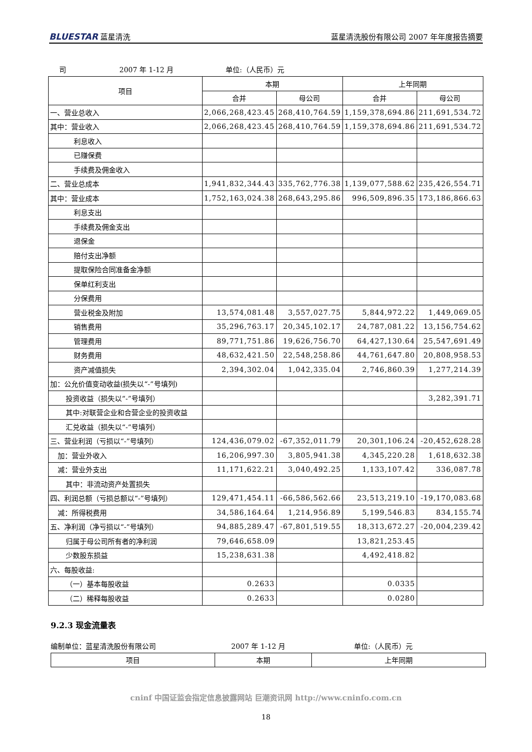BLUESTAR 蓝星清洗
蓝星清洗股份有限公司 2007 年年度报告摘要
司 2007 年 1-12 月 单位:（人民币）元
| 项目 | 本期 | | 上年同期 | |
| --- | --- | --- | --- | --- |
| | 合并 | 母公司 | 合并 | 母公司 |
| 一、营业总收入 | 2,066,268,423.45 | 268,410,764.59 | 1,159,378,694.86 | 211,691,534.72 |
| 其中：营业收入 | 2,066,268,423.45 | 268,410,764.59 | 1,159,378,694.86 | 211,691,534.72 |
| 利息收入 | | | | |
| 已赚保费 | | | | |
| 手续费及佣金收入 | | | | |
| 二、营业总成本 | 1,941,832,344.43 | 335,762,776.38 | 1,139,077,588.62 | 235,426,554.71 |
| 其中：营业成本 | 1,752,163,024.38 | 268,643,295.86 | 996,509,896.35 | 173,186,866.63 |
| 利息支出 | | | | |
| 手续费及佣金支出 | | | | |
| 退保金 | | | | |
| 赔付支出净额 | | | | |
| 提取保险合同准备金净额 | | | | |
| 保单红利支出 | | | | |
| 分保费用 | | | | |
| 营业税金及附加 | 13,574,081.48 | 3,557,027.75 | 5,844,972.22 | 1,449,069.05 |
| 销售费用 | 35,296,763.17 | 20,345,102.17 | 24,787,081.22 | 13,156,754.62 |
| 管理费用 | 89,771,751.86 | 19,626,756.70 | 64,427,130.64 | 25,547,691.49 |
| 财务费用 | 48,632,421.50 | 22,548,258.86 | 44,761,647.80 | 20,808,958.53 |
| 资产减值损失 | 2,394,302.04 | 1,042,335.04 | 2,746,860.39 | 1,277,214.39 |
| 加：公允价值变动收益(损失以“-”号填列) | | | | |
| 投资收益（损失以“-”号填列） | | | | 3,282,391.71 |
| 其中:对联营企业和合营企业的投资收益 | | | | |
| 汇兑收益（损失以“-”号填列） | | | | |
| 三、营业利润（亏损以“-”号填列） | 124,436,079.02 | -67,352,011.79 | 20,301,106.24 | -20,452,628.28 |
| 加：营业外收入 | 16,206,997.30 | 3,805,941.38 | 4,345,220.28 | 1,618,632.38 |
| 减：营业外支出 | 11,171,622.21 | 3,040,492.25 | 1,133,107.42 | 336,087.78 |
| 其中：非流动资产处置损失 | | | | |
| 四、利润总额（亏损总额以“-”号填列） | 129,471,454.11 | -66,586,562.66 | 23,513,219.10 | -19,170,083.68 |
| 减：所得税费用 | 34,586,164.64 | 1,214,956.89 | 5,199,546.83 | 834,155.74 |
| 五、净利润（净亏损以“-”号填列） | 94,885,289.47 | -67,801,519.55 | 18,313,672.27 | -20,004,239.42 |
| 归属于母公司所有者的净利润 | 79,646,658.09 | | 13,821,253.45 | |
| 少数股东损益 | 15,238,631.38 | | 4,492,418.82 | |
| 六、每股收益: | | | | |
| （一）基本每股收益 | 0.2633 | | 0.0335 | |
| （二）稀释每股收益 | 0.2633 | | 0.0280 | |
9.2.3 现金流量表
编制单位：蓝星清洗股份有限公司 2007 年 1-12 月 单位:（人民币）元
| 项目 | 本期 | 上年同期 |
| --- | --- | --- |
cninf 中国证监会指定信息披露网站 巨潮资讯网 http://www.cninfo.com.cn
18